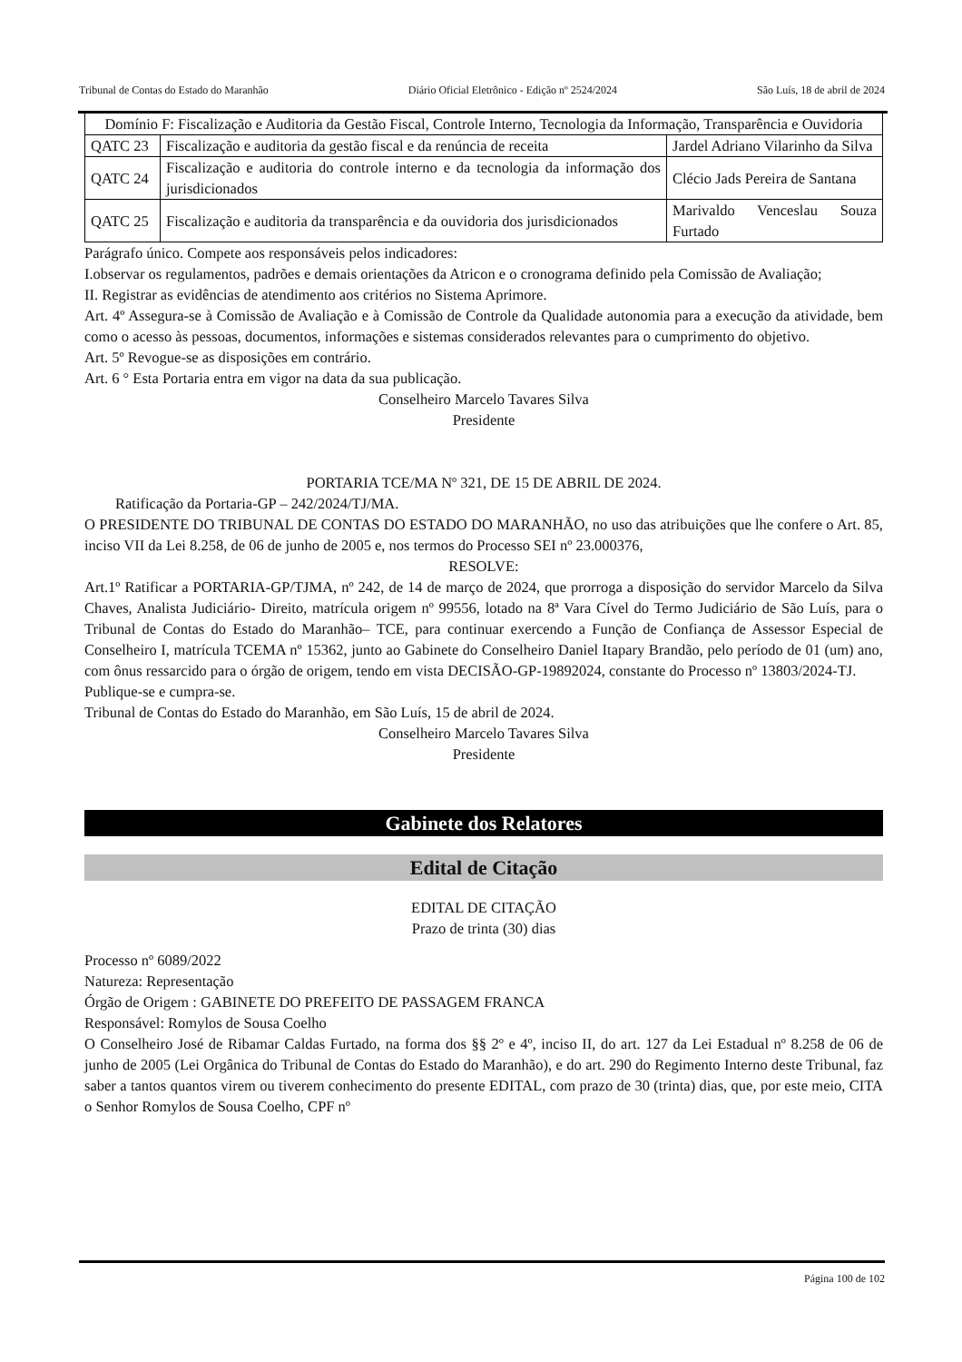Tribunal de Contas do Estado do Maranhão Diário Oficial Eletrônico - Edição nº 2524/2024 São Luís, 18 de abril de 2024
| Domínio F: Fiscalização e Auditoria da Gestão Fiscal, Controle Interno, Tecnologia da Informação, Transparência e Ouvidoria | | |
| QATC 23 | Fiscalização e auditoria da gestão fiscal e da renúncia de receita | Jardel Adriano Vilarinho da Silva |
| QATC 24 | Fiscalização e auditoria do controle interno e da tecnologia da informação dos jurisdicionados | Clécio Jads Pereira de Santana |
| QATC 25 | Fiscalização e auditoria da transparência e da ouvidoria dos jurisdicionados | Marivaldo Venceslau Souza Furtado |
Parágrafo único. Compete aos responsáveis pelos indicadores:
I.observar os regulamentos, padrões e demais orientações da Atricon e o cronograma definido pela Comissão de Avaliação;
II. Registrar as evidências de atendimento aos critérios no Sistema Aprimore.
Art. 4º Assegura-se à Comissão de Avaliação e à Comissão de Controle da Qualidade autonomia para a execução da atividade, bem como o acesso às pessoas, documentos, informações e sistemas considerados relevantes para o cumprimento do objetivo.
Art. 5º Revogue-se as disposições em contrário.
Art. 6 ° Esta Portaria entra em vigor na data da sua publicação.
Conselheiro Marcelo Tavares Silva
Presidente
PORTARIA TCE/MA Nº 321, DE 15 DE ABRIL DE 2024.
Ratificação da Portaria-GP – 242/2024/TJ/MA.
O PRESIDENTE DO TRIBUNAL DE CONTAS DO ESTADO DO MARANHÃO, no uso das atribuições que lhe confere o Art. 85, inciso VII da Lei 8.258, de 06 de junho de 2005 e, nos termos do Processo SEI nº 23.000376,
RESOLVE:
Art.1º Ratificar a PORTARIA-GP/TJMA, nº 242, de 14 de março de 2024, que prorroga a disposição do servidor Marcelo da Silva Chaves, Analista Judiciário- Direito, matrícula origem nº 99556, lotado na 8ª Vara Cível do Termo Judiciário de São Luís, para o Tribunal de Contas do Estado do Maranhão– TCE, para continuar exercendo a Função de Confiança de Assessor Especial de Conselheiro I, matrícula TCEMA nº 15362, junto ao Gabinete do Conselheiro Daniel Itapary Brandão, pelo período de 01 (um) ano, com ônus ressarcido para o órgão de origem, tendo em vista DECISÃO-GP-19892024, constante do Processo nº 13803/2024-TJ.
Publique-se e cumpra-se.
Tribunal de Contas do Estado do Maranhão, em São Luís, 15 de abril de 2024.
Conselheiro Marcelo Tavares Silva
Presidente
Gabinete dos Relatores
Edital de Citação
EDITAL DE CITAÇÃO
Prazo de trinta (30) dias
Processo nº 6089/2022
Natureza: Representação
Órgão de Origem : GABINETE DO PREFEITO DE PASSAGEM FRANCA
Responsável: Romylos de Sousa Coelho
O Conselheiro José de Ribamar Caldas Furtado, na forma dos §§ 2º e 4º, inciso II, do art. 127 da Lei Estadual nº 8.258 de 06 de junho de 2005 (Lei Orgânica do Tribunal de Contas do Estado do Maranhão), e do art. 290 do Regimento Interno deste Tribunal, faz saber a tantos quantos virem ou tiverem conhecimento do presente EDITAL, com prazo de 30 (trinta) dias, que, por este meio, CITA o Senhor Romylos de Sousa Coelho, CPF nº
Página 100 de 102